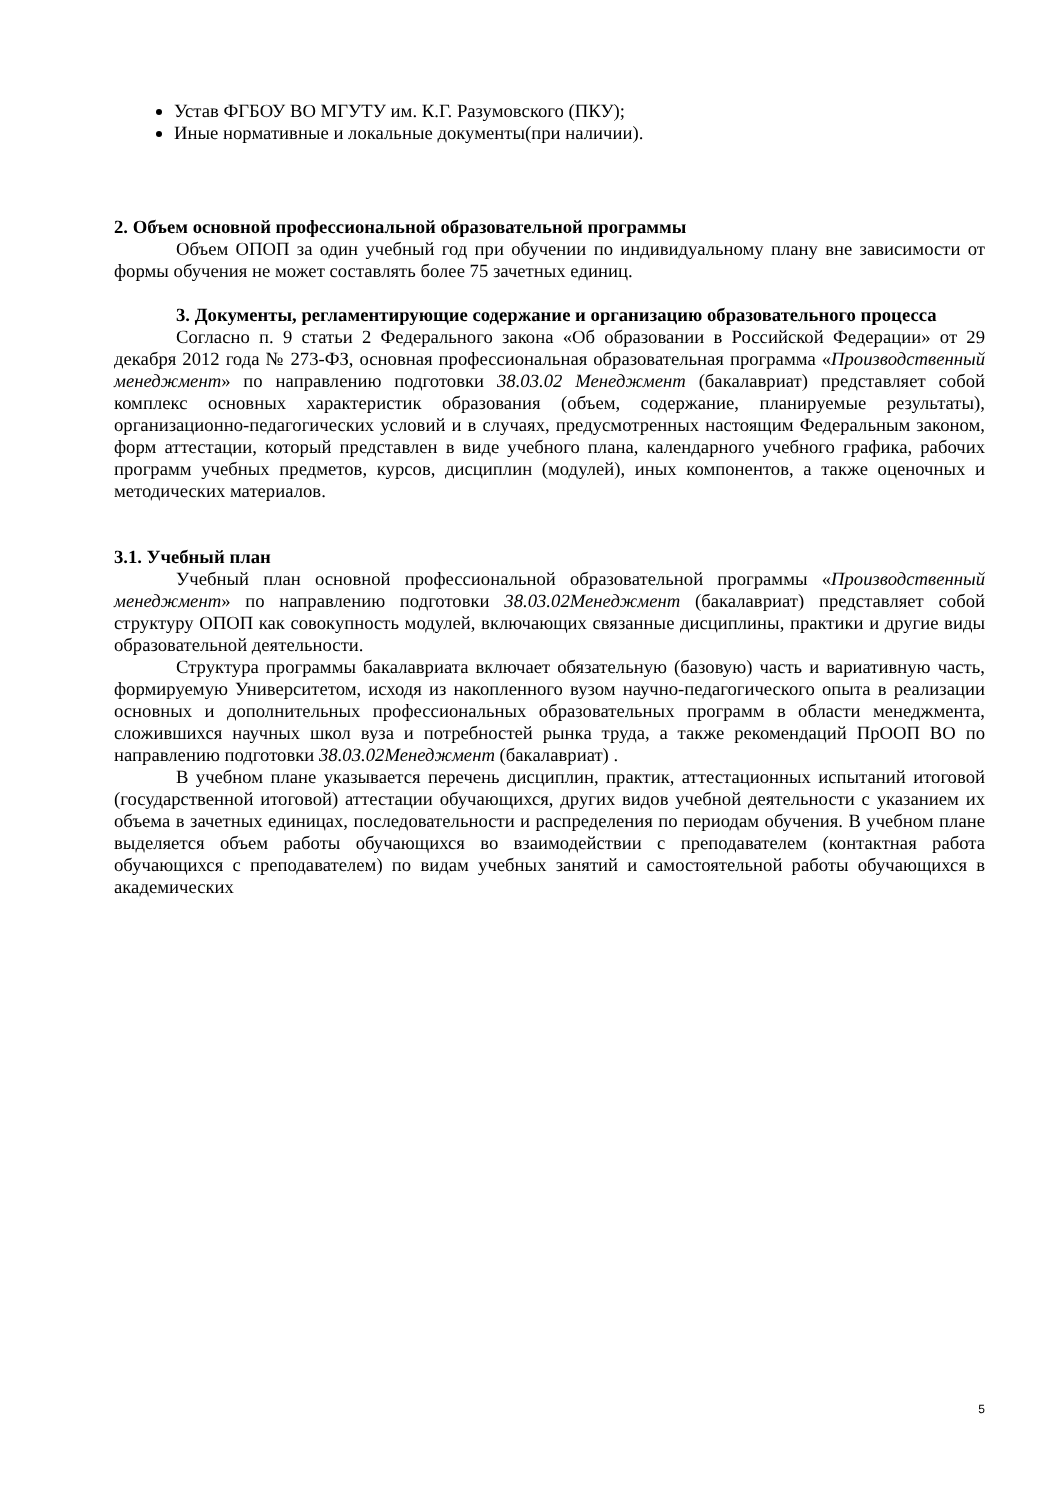Устав ФГБОУ ВО МГУТУ им. К.Г. Разумовского (ПКУ);
Иные нормативные и локальные документы(при наличии).
2. Объем основной профессиональной образовательной программы
Объем ОПОП за один учебный год при обучении по индивидуальному плану вне зависимости от формы обучения не может составлять более 75 зачетных единиц.
3. Документы, регламентирующие содержание и организацию образовательного процесса
Согласно п. 9 статьи 2 Федерального закона «Об образовании в Российской Федерации» от 29 декабря 2012 года № 273-ФЗ, основная профессиональная образовательная программа «Производственный менеджмент» по направлению подготовки 38.03.02 Менеджмент (бакалавриат) представляет собой комплекс основных характеристик образования (объем, содержание, планируемые результаты), организационно-педагогических условий и в случаях, предусмотренных настоящим Федеральным законом, форм аттестации, который представлен в виде учебного плана, календарного учебного графика, рабочих программ учебных предметов, курсов, дисциплин (модулей), иных компонентов, а также оценочных и методических материалов.
3.1. Учебный план
Учебный план основной профессиональной образовательной программы «Производственный менеджмент» по направлению подготовки 38.03.02Менеджмент (бакалавриат) представляет собой структуру ОПОП как совокупность модулей, включающих связанные дисциплины, практики и другие виды образовательной деятельности.
Структура программы бакалавриата включает обязательную (базовую) часть и вариативную часть, формируемую Университетом, исходя из накопленного вузом научно-педагогического опыта в реализации основных и дополнительных профессиональных образовательных программ в области менеджмента, сложившихся научных школ вуза и потребностей рынка труда, а также рекомендаций ПрООП ВО по направлению подготовки 38.03.02Менеджмент (бакалавриат) .
В учебном плане указывается перечень дисциплин, практик, аттестационных испытаний итоговой (государственной итоговой) аттестации обучающихся, других видов учебной деятельности с указанием их объема в зачетных единицах, последовательности и распределения по периодам обучения. В учебном плане выделяется объем работы обучающихся во взаимодействии с преподавателем (контактная работа обучающихся с преподавателем) по видам учебных занятий и самостоятельной работы обучающихся в академических
5